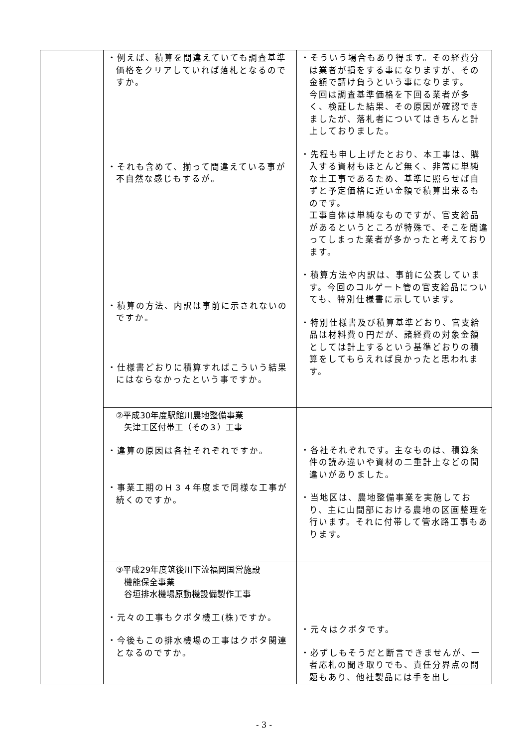| | ・例えば、積算を間違えていても調査基準価格をクリアしていれば落札となるのですか。 ・それも含めて、揃って間違えている事が不自然な感じもするが。 ・積算の方法、内訳は事前に示されないのですか。 ・仕様書どおりに積算すればこういう結果にはならなかったという事ですか。 | ・そういう場合もあり得ます。その経費分は業者が損をする事になりますが、その金額で請け負うという事になります。 今回は調査基準価格を下回る業者が多く、検証した結果、その原因が確認できましたが、落札者についてはきちんと計上しておりました。 ・先程も申し上げたとおり、本工事は、購入する資材もほとんど無く、非常に単純な土工事であるため、基準に照らせば自ずと予定価格に近い金額で積算出来るものです。 工事自体は単純なものですが、官支給品があるというところが特殊で、そこを間違ってしまった業者が多かったと考えております。 ・積算方法や内訳は、事前に公表しています。今回のコルゲート管の官支給品についても、特別仕様書に示しています。 ・特別仕様書及び積算基準どおり、官支給品は材料費０円だが、諸経費の対象金額としては計上するという基準どおりの積算をしてもらえれば良かったと思われます。 |
| | ②平成30年度駅館川農地整備事業 矢津工区付帯工（その３）工事 ・違算の原因は各社それぞれですか。 ・事業工期のＨ３４年度まで同様な工事が続くのですか。 | ・各社それぞれです。主なものは、積算条件の読み違いや資材の二重計上などの間違いがありました。 ・当地区は、農地整備事業を実施しており、主に山間部における農地の区画整理を行います。それに付帯して管水路工事もあります。 |
| | ③平成29年度筑後川下流福岡国営施設 機能保全事業 谷垣排水機場原動機設備製作工事 ・元々の工事もクボタ機工(株)ですか。 ・今後もこの排水機場の工事はクボタ関連となるのですか。 | ・元々はクボタです。 ・必ずしもそうだと断言できませんが、一者応札の聞き取りでも、責任分界点の問題もあり、他社製品には手を出し |
- 3 -